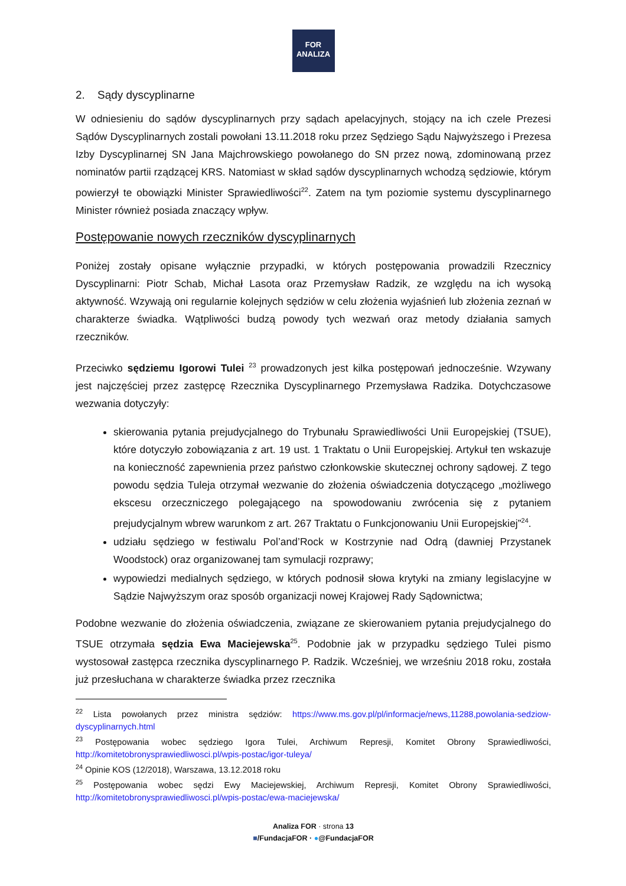FOR
ANALIZA
2. Sądy dyscyplinarne
W odniesieniu do sądów dyscyplinarnych przy sądach apelacyjnych, stojący na ich czele Prezesi Sądów Dyscyplinarnych zostali powołani 13.11.2018 roku przez Sędziego Sądu Najwyższego i Prezesa Izby Dyscyplinarnej SN Jana Majchrowskiego powołanego do SN przez nową, zdominowaną przez nominatów partii rządzącej KRS. Natomiast w skład sądów dyscyplinarnych wchodzą sędziowie, którym powierzył te obowiązki Minister Sprawiedliwości<sup>22</sup>. Zatem na tym poziomie systemu dyscyplinarnego Minister również posiada znaczący wpływ.
Postępowanie nowych rzeczników dyscyplinarnych
Poniżej zostały opisane wyłącznie przypadki, w których postępowania prowadzili Rzecznicy Dyscyplinarni: Piotr Schab, Michał Lasota oraz Przemysław Radzik, ze względu na ich wysoką aktywność. Wzywają oni regularnie kolejnych sędziów w celu złożenia wyjaśnień lub złożenia zeznań w charakterze świadka. Wątpliwości budzą powody tych wezwań oraz metody działania samych rzeczników.
Przeciwko sędziemu Igorowi Tulei <sup>23</sup> prowadzonych jest kilka postępowań jednocześnie. Wzywany jest najczęściej przez zastępcę Rzecznika Dyscyplinarnego Przemysława Radzika. Dotychczasowe wezwania dotyczyły:
skierowania pytania prejudycjalnego do Trybunału Sprawiedliwości Unii Europejskiej (TSUE), które dotyczyło zobowiązania z art. 19 ust. 1 Traktatu o Unii Europejskiej. Artykuł ten wskazuje na konieczność zapewnienia przez państwo członkowskie skutecznej ochrony sądowej. Z tego powodu sędzia Tuleja otrzymał wezwanie do złożenia oświadczenia dotyczącego „możliwego ekscesu orzeczniczego polegającego na spowodowaniu zwrócenia się z pytaniem prejudycjalnym wbrew warunkom z art. 267 Traktatu o Funkcjonowaniu Unii Europejskiej”<sup>24</sup>.
udziału sędziego w festiwalu Pol’and’Rock w Kostrzynie nad Odrą (dawniej Przystanek Woodstock) oraz organizowanej tam symulacji rozprawy;
wypowiedzi medialnych sędziego, w których podnosił słowa krytyki na zmiany legislacyjne w Sądzie Najwyższym oraz sposób organizacji nowej Krajowej Rady Sądownictwa;
Podobne wezwanie do złożenia oświadczenia, związane ze skierowaniem pytania prejudycjalnego do TSUE otrzymała sędzia Ewa Maciejewska<sup>25</sup>. Podobnie jak w przypadku sędziego Tulei pismo wystosował zastępca rzecznika dyscyplinarnego P. Radzik. Wcześniej, we wrześniu 2018 roku, została już przesłuchana w charakterze świadka przez rzecznika
<sup>22</sup> Lista powołanych przez ministra sędziów: https://www.ms.gov.pl/pl/informacje/news,11288,powolania-sedziow-dyscyplinarnych.html
<sup>23</sup> Postępowania wobec sędziego Igora Tulei, Archiwum Represji, Komitet Obrony Sprawiedliwości, http://komitetobronysprawiedliwosci.pl/wpis-postac/igor-tuleya/
<sup>24</sup> Opinie KOS (12/2018), Warszawa, 13.12.2018 roku
<sup>25</sup> Postępowania wobec sędzi Ewy Maciejewskiej, Archiwum Represji, Komitet Obrony Sprawiedliwości, http://komitetobronysprawiedliwosci.pl/wpis-postac/ewa-maciejewska/
Analiza FOR · strona 13
■/FundacjaFOR · ●@FundacjaFOR